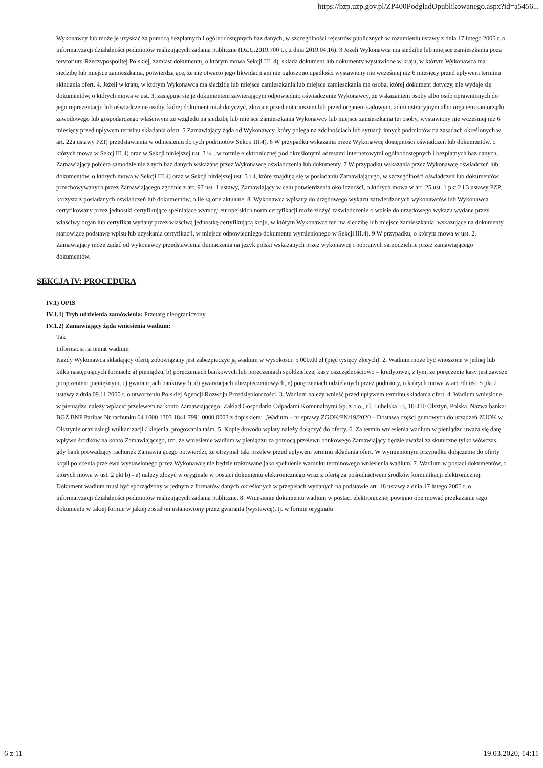https://bzp.uzp.gov.pl/ZP400PodgladOpublikowanego.aspx?id=a5456...
Wykonawcy lub może je uzyskać za pomocą bezpłatnych i ogólnodostępnych baz danych, w szczególności rejestrów publicznych w rozumieniu ustawy z dnia 17 lutego 2005 r. o informatyzacji działalności podmiotów realizujących zadania publiczne (Dz.U.2019.700 t.j. z dnia 2019.04.16). 3 Jeżeli Wykonawca ma siedzibę lub miejsce zamieszkania poza terytorium Rzeczypospolitej Polskiej, zamiast dokumentu, o którym mowa Sekcji III. 4), składa dokument lub dokumenty wystawione w kraju, w którym Wykonawca ma siedzibę lub miejsce zamieszkania, potwierdzające, że nie otwarto jego likwidacji ani nie ogłoszono upadłości wystawiony nie wcześniej niż 6 miesięcy przed upływem terminu składania ofert. 4. Jeżeli w kraju, w którym Wykonawca ma siedzibę lub miejsce zamieszkania lub miejsce zamieszkania ma osoba, której dokument dotyczy, nie wydaje się dokumentów, o których mowa w ust. 3, zastępuje się je dokumentem zawierającym odpowiednio oświadczenie Wykonawcy, ze wskazaniem osoby albo osób uprawnionych do jego reprezentacji, lub oświadczenie osoby, której dokument miał dotyczyć, złożone przed notariuszem lub przed organem sądowym, administracyjnym albo organem samorządu zawodowego lub gospodarczego właściwym ze względu na siedzibę lub miejsce zamieszkania Wykonawcy lub miejsce zamieszkania tej osoby, wystawiony nie wcześniej niż 6 miesięcy przed upływem terminu składania ofert. 5 Zamawiający żąda od Wykonawcy, który polega na zdolnościach lub sytuacji innych podmiotów na zasadach określonych w art. 22a ustawy PZP, przedstawienia w odniesieniu do tych podmiotów Sekcji III.4). 6 W przypadku wskazania przez Wykonawcę dostępności oświadczeń lub dokumentów, o których mowa w Sekcj III.4) oraz w Sekcji niniejszej ust. 3 i4 , w formie elektronicznej pod określonymi adresami internetowymi ogólnodostępnych i bezpłatnych baz danych, Zamawiający pobiera samodzielnie z tych baz danych wskazane przez Wykonawcę oświadczenia lub dokumenty. 7 W przypadku wskazania przez Wykonawcę oświadczeń lub dokumentów, o których mowa w Sekcji III.4) oraz w Sekcji niniejszej ust. 3 i 4, które znajdują się w posiadaniu Zamawiającego, w szczególności oświadczeń lub dokumentów przechowywanych przez Zamawiającego zgodnie z art. 97 ust. 1 ustawy, Zamawiający w celu potwierdzenia okoliczności, o których mowa w art. 25 ust. 1 pkt 2 i 3 ustawy PZP, korzysta z posiadanych oświadczeń lub dokumentów, o ile są one aktualne. 8. Wykonawca wpisany do urzędowego wykazu zatwierdzonych wykonawców lub Wykonawca certyfikowany przez jednostki certyfikujące spełniające wymogi europejskich norm certyfikacji może złożyć zaświadczenie o wpisie do urzędowego wykazu wydane przez właściwy organ lub certyfikat wydany przez właściwą jednostkę certyfikującą kraju, w którym Wykonawca ten ma siedzibę lub miejsce zamieszkania, wskazujące na dokumenty stanowiące podstawę wpisu lub uzyskania certyfikacji, w miejsce odpowiedniego dokumentu wymienionego w Sekcji III.4). 9 W przypadku, o którym mowa w ust. 2, Zamawiający może żądać od wykonawcy przedstawienia tłumaczenia na język polski wskazanych przez wykonawcę i pobranych samodzielnie przez zamawiającego dokumentów.
SEKCJA IV: PROCEDURA
IV.1) OPIS
IV.1.1) Tryb udzielenia zamówienia: Przetarg nieograniczony
IV.1.2) Zamawiający żąda wniesienia wadium:
Tak
Informacja na temat wadium
Każdy Wykonawca składający ofertę zobowiązany jest zabezpieczyć ją wadium w wysokości: 5 000,00 zł (pięć tysięcy złotych). 2. Wadium może być wnoszone w jednej lub kilku następujących formach: a) pieniądzu, b) poręczeniach bankowych lub poręczeniach spółdzielczej kasy oszczędnościowo – kredytowej, z tym, że poręczenie kasy jest zawsze poręczeniem pieniężnym, c) gwarancjach bankowych, d) gwarancjach ubezpieczeniowych, e) poręczeniach udzielanych przez podmioty, o których mowa w art. 6b ust. 5 pkt 2 ustawy z dnia 09.11.2000 r. o utworzeniu Polskiej Agencji Rozwoju Przedsiębiorczości. 3. Wadium należy wnieść przed upływem terminu składania ofert. 4. Wadium wniesione w pieniądzu należy wpłacić przelewem na konto Zamawiającego: Zakład Gospodarki Odpadami Komunalnymi Sp. z o.o., ul. Lubelska 53, 10-410 Olsztyn, Polska. Nazwa banku: BGŻ BNP Paribas Nr rachunku 64 1600 1303 1841 7991 0000 0003 z dopiskiem: „Wadium – nr sprawy ZGOK/PN/19/2020 – Dostawa części gumowych do urządzeń ZUOK w Olsztynie oraz usługi wulkanizacji / klejenia, progowania taśm. 5. Kopię dowodu wpłaty należy dołączyć do oferty. 6. Za termin wniesienia wadium w pieniądzu uważa się datę wpływu środków na konto Zamawiającego, tzn. że wniesienie wadium w pieniądzu za pomocą przelewu bankowego Zamawiający będzie uważał za skuteczne tylko wówczas, gdy bank prowadzący rachunek Zamawiającego potwierdzi, że otrzymał taki przelew przed upływem terminu składania ofert. W wymienionym przypadku dołączenie do oferty kopii polecenia przelewu wystawionego przez Wykonawcę nie będzie traktowane jako spełnienie warunku terminowego wniesienia wadium. 7. Wadium w postaci dokumentów, o których mowa w ust. 2 pkt b) - e) należy złożyć w oryginale w postaci dokumentu elektronicznego wraz z ofertą za pośrednictwem środków komunikacji elektronicznej. Dokument wadium musi być sporządzony w jednym z formatów danych określonych w przepisach wydanych na podstawie art. 18 ustawy z dnia 17 lutego 2005 r. o informatyzacji działalności podmiotów realizujących zadania publiczne. 8. Wniesienie dokumentu wadium w postaci elektronicznej powinno obejmować przekazanie tego dokumentu w takiej formie w jakiej został on ustanowiony przez gwaranta (wystawcę), tj. w formie oryginału
6 z 11 19.03.2020, 14:11